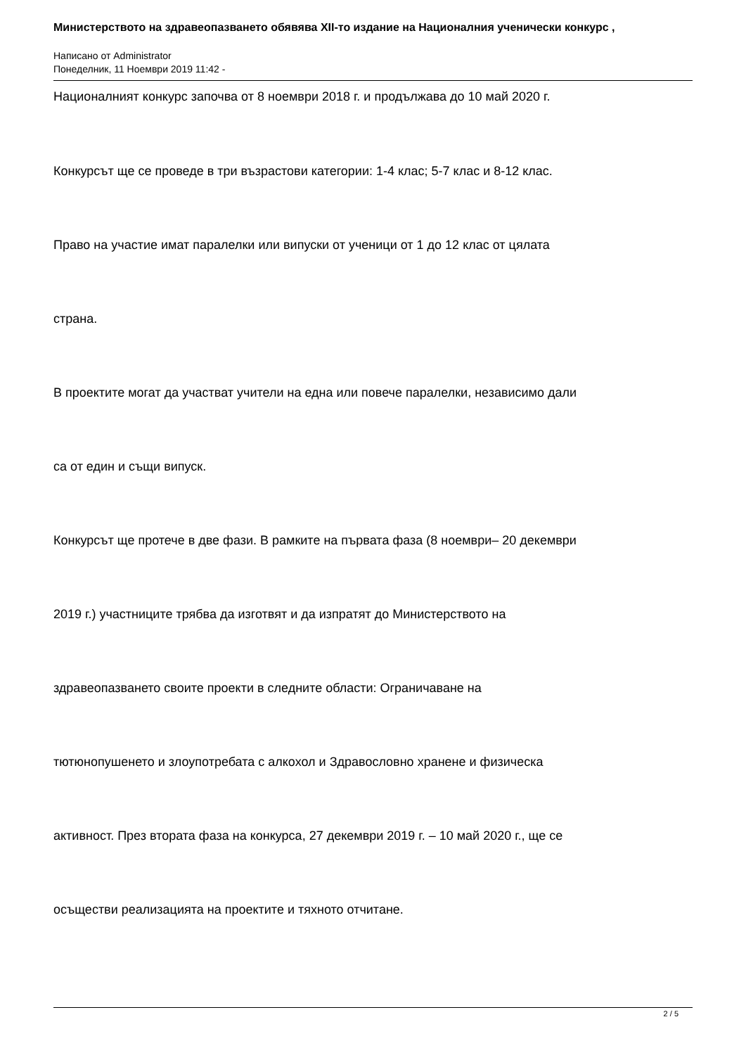Министерството на здравеопазването обявява XII-то издание на Националния ученически конкурс ,
Написано от Administrator
Понеделник, 11 Ноември 2019 11:42 -
Националният конкурс започва от 8 ноември 2018 г. и продължава до 10 май 2020 г.
Конкурсът ще се проведе в три възрастови категории: 1-4 клас; 5-7 клас и 8-12 клас.
Право на участие имат паралелки или випуски от ученици от 1 до 12 клас от цялата
страна.
В проектите могат да участват учители на една или повече паралелки, независимо дали
са от един и същи випуск.
Конкурсът ще протече в две фази. В рамките на първата фаза (8 ноември– 20 декември
2019 г.) участниците трябва да изготвят и да изпратят до Министерството на
здравеопазването своите проекти в следните области: Ограничаване на
тютюнопушенето и злоупотребата с алкохол и Здравословно хранене и физическа
активност. През втората фаза на конкурса, 27 декември 2019 г. – 10 май 2020 г., ще се
осъществи реализацията на проектите и тяхното отчитане.
2 / 5